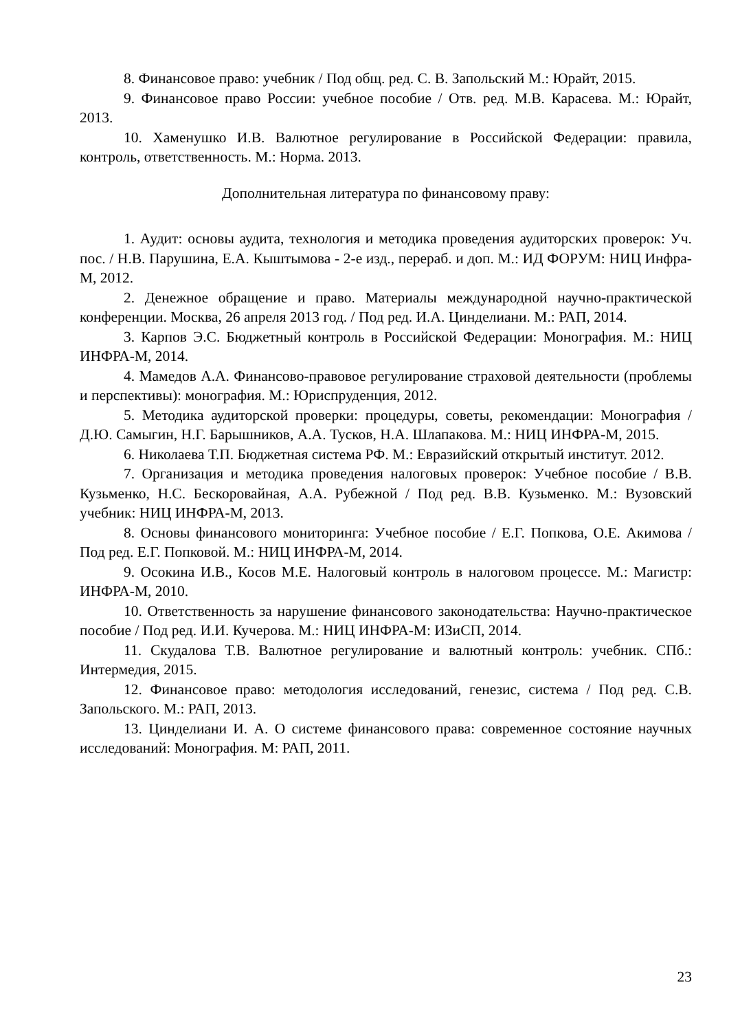8. Финансовое право: учебник / Под общ. ред. С. В. Запольский М.: Юрайт, 2015.
9. Финансовое право России: учебное пособие / Отв. ред. М.В. Карасева. М.: Юрайт, 2013.
10. Хаменушко И.В. Валютное регулирование в Российской Федерации: правила, контроль, ответственность. М.: Норма. 2013.
Дополнительная литература по финансовому праву:
1. Аудит: основы аудита, технология и методика проведения аудиторских проверок: Уч. пос. / Н.В. Парушина, Е.А. Кыштымова - 2-е изд., перераб. и доп. М.: ИД ФОРУМ: НИЦ Инфра-М, 2012.
2. Денежное обращение и право. Материалы международной научно-практической конференции. Москва, 26 апреля 2013 год. / Под ред. И.А. Цинделиани. М.: РАП, 2014.
3. Карпов Э.С. Бюджетный контроль в Российской Федерации: Монография. М.: НИЦ ИНФРА-М, 2014.
4. Мамедов А.А. Финансово-правовое регулирование страховой деятельности (проблемы и перспективы): монография. М.: Юриспруденция, 2012.
5. Методика аудиторской проверки: процедуры, советы, рекомендации: Монография / Д.Ю. Самыгин, Н.Г. Барышников, А.А. Тусков, Н.А. Шлапакова. М.: НИЦ ИНФРА-М, 2015.
6. Николаева Т.П. Бюджетная система РФ. М.: Евразийский открытый институт. 2012.
7. Организация и методика проведения налоговых проверок: Учебное пособие / В.В. Кузьменко, Н.С. Бескоровайная, А.А. Рубежной / Под ред. В.В. Кузьменко. М.: Вузовский учебник: НИЦ ИНФРА-М, 2013.
8. Основы финансового мониторинга: Учебное пособие / Е.Г. Попкова, О.Е. Акимова / Под ред. Е.Г. Попковой. М.: НИЦ ИНФРА-М, 2014.
9. Осокина И.В., Косов М.Е. Налоговый контроль в налоговом процессе. М.: Магистр: ИНФРА-М, 2010.
10. Ответственность за нарушение финансового законодательства: Научно-практическое пособие / Под ред. И.И. Кучерова. М.: НИЦ ИНФРА-М: ИЗиСП, 2014.
11. Скудалова Т.В. Валютное регулирование и валютный контроль: учебник. СПб.: Интермедия, 2015.
12. Финансовое право: методология исследований, генезис, система / Под ред. С.В. Запольского. М.: РАП, 2013.
13. Цинделиани И. А. О системе финансового права: современное состояние научных исследований: Монография. М: РАП, 2011.
23